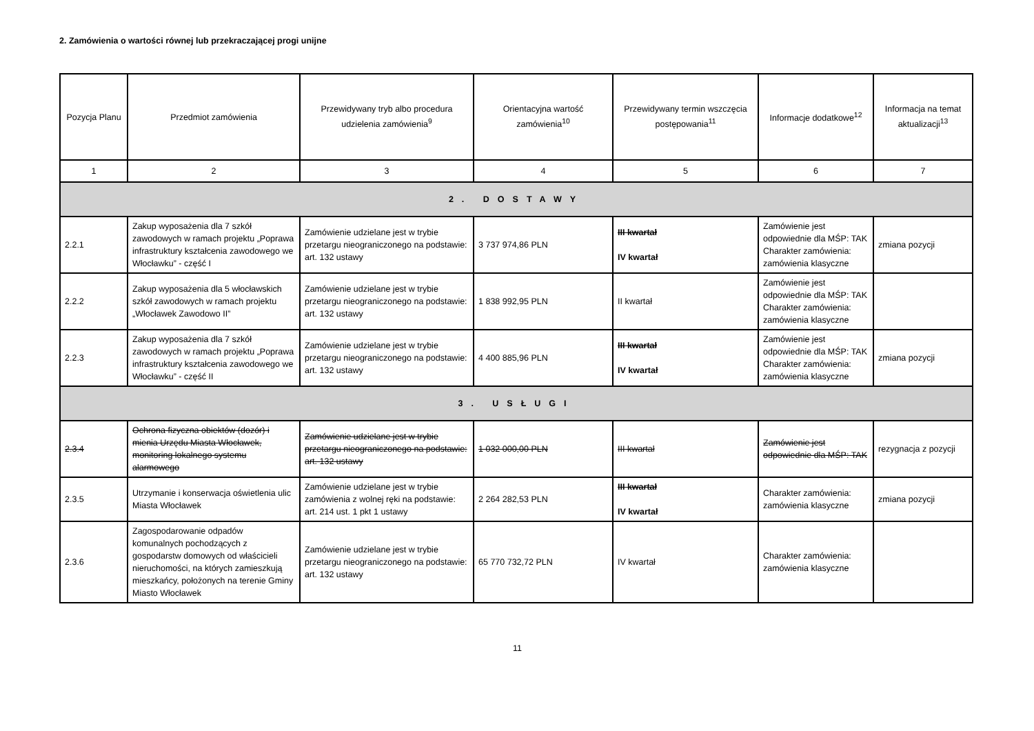2. Zamówienia o wartości równej lub przekraczającej progi unijne
| Pozycja Planu | Przedmiot zamówienia | Przewidywany tryb albo procedura udzielenia zamówienia<sup>9</sup> | Orientacyjna wartość zamówienia<sup>10</sup> | Przewidywany termin wszczęcia postępowania<sup>11</sup> | Informacje dodatkowe<sup>12</sup> | Informacja na temat aktualizacji<sup>13</sup> |
| --- | --- | --- | --- | --- | --- | --- |
| 1 | 2 | 3 | 4 | 5 | 6 | 7 |
| 2. DOSTAWY | | | | | | |
| 2.2.1 | Zakup wyposażenia dla 7 szkół zawodowych w ramach projektu „Poprawa infrastruktury kształcenia zawodowego we Włocławku” - część I | Zamówienie udzielane jest w trybie przetargu nieograniczonego na podstawie: art. 132 ustawy | 3 737 974,86 PLN | III kwartał IV kwartał | Zamówienie jest odpowiednie dla MŚP: TAK Charakter zamówienia: zamówienia klasyczne | zmiana pozycji |
| 2.2.2 | Zakup wyposażenia dla 5 włocławskich szkół zawodowych w ramach projektu „Włocławek Zawodowo II” | Zamówienie udzielane jest w trybie przetargu nieograniczonego na podstawie: art. 132 ustawy | 1 838 992,95 PLN | II kwartał | Zamówienie jest odpowiednie dla MŚP: TAK Charakter zamówienia: zamówienia klasyczne | |
| 2.2.3 | Zakup wyposażenia dla 7 szkół zawodowych w ramach projektu „Poprawa infrastruktury kształcenia zawodowego we Włocławku” - część II | Zamówienie udzielane jest w trybie przetargu nieograniczonego na podstawie: art. 132 ustawy | 4 400 885,96 PLN | III kwartał IV kwartał | Zamówienie jest odpowiednie dla MŚP: TAK Charakter zamówienia: zamówienia klasyczne | zmiana pozycji |
| 3. USŁUGI | | | | | | |
| 2.3.4 | Ochrona fizyczna obiektów (dozór) i mienia Urzędu Miasta Włocławek, monitoring lokalnego systemu alarmowego | Zamówienie udzielane jest w trybie przetargu nieograniczonego na podstawie: art. 132 ustawy | 1 032 000,00 PLN | III kwartał | Zamówienie jest odpowiednie dla MŚP: TAK | rezygnacja z pozycji |
| 2.3.5 | Utrzymanie i konserwacja oświetlenia ulic Miasta Włocławek | Zamówienie udzielane jest w trybie zamówienia z wolnej ręki na podstawie: art. 214 ust. 1 pkt 1 ustawy | 2 264 282,53 PLN | III kwartał IV kwartał | Charakter zamówienia: zamówienia klasyczne | zmiana pozycji |
| 2.3.6 | Zagospodarowanie odpadów komunalnych pochodzących z gospodarstw domowych od właścicieli nieruchomości, na których zamieszkują mieszkańcy, położonych na terenie Gminy Miasto Włocławek | Zamówienie udzielane jest w trybie przetargu nieograniczonego na podstawie: art. 132 ustawy | 65 770 732,72 PLN | IV kwartał | Charakter zamówienia: zamówienia klasyczne | |
11